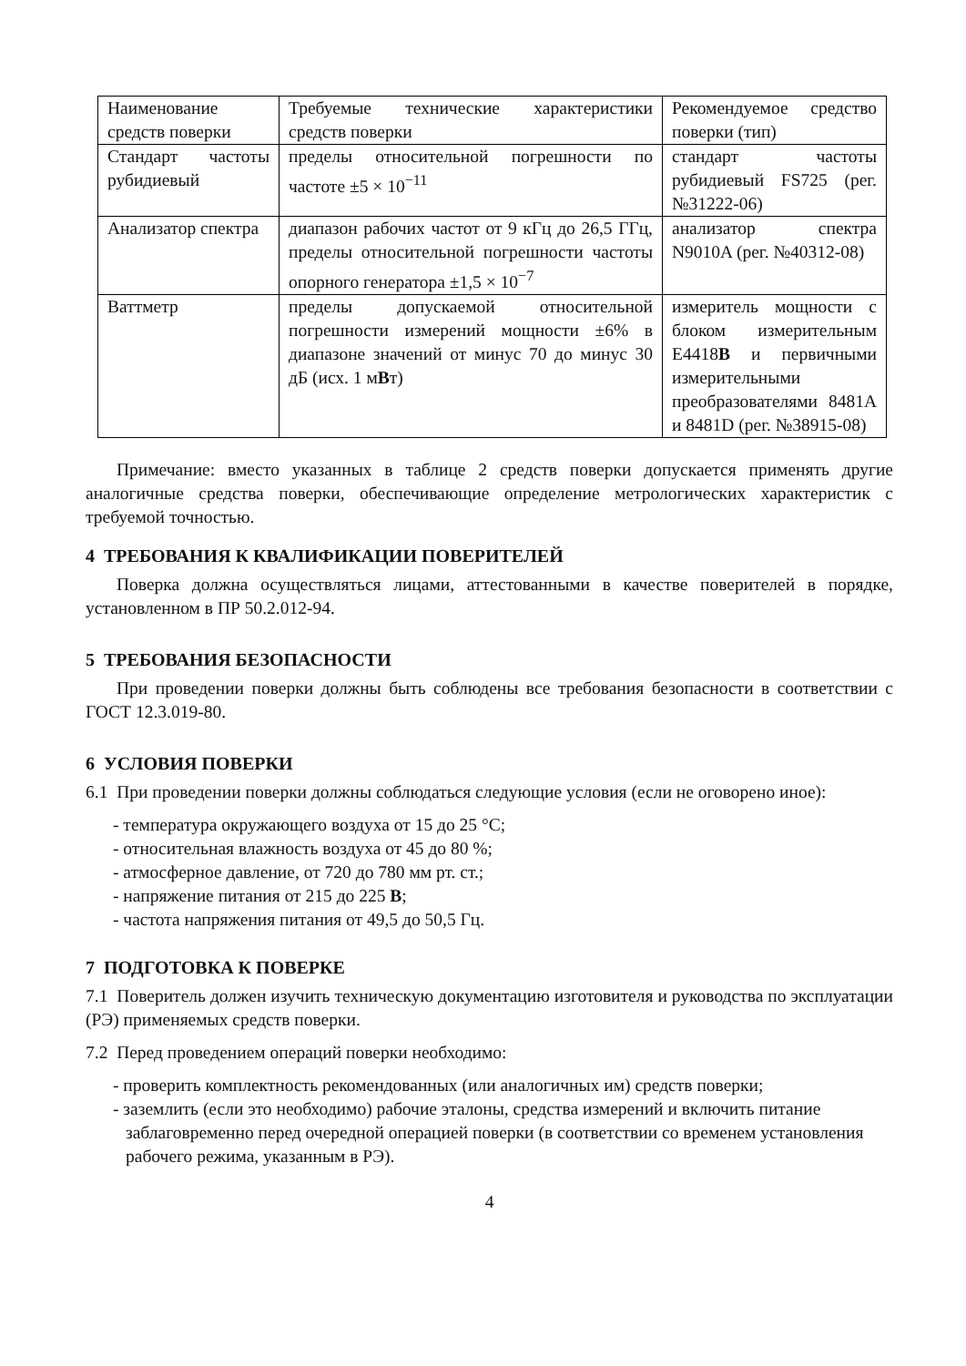| Наименование средств поверки | Требуемые технические характеристики средств поверки | Рекомендуемое средство поверки (тип) |
| Стандарт частоты рубидиевый | пределы относительной погрешности по частоте ±5 × 10<sup>−11</sup> | стандарт частоты рубидиевый FS725 (рег. №31222-06) |
| Анализатор спектра | диапазон рабочих частот от 9 кГц до 26,5 ГГц, пределы относительной погрешности частоты опорного генератора ±1,5 × 10<sup>−7</sup> | анализатор спектра N9010A (рег. №40312-08) |
| Ваттметр | пределы допускаемой относительной погрешности измерений мощности ±6% в диапазоне значений от минус 70 до минус 30 дБ (исх. 1 м В т) | измеритель мощности с блоком измерительным E4418 B и первичными измерительными преобразователями 8481A и 8481D (рег. №38915-08) |
Примечание: вместо указанных в таблице 2 средств поверки допускается применять другие аналогичные средства поверки, обеспечивающие определение метрологических характеристик с требуемой точностью.
4 ТРЕБОВАНИЯ К КВАЛИФИКАЦИИ ПОВЕРИТЕЛЕЙ
Поверка должна осуществляться лицами, аттестованными в качестве поверителей в порядке, установленном в ПР 50.2.012-94.
5 ТРЕБОВАНИЯ БЕЗОПАСНОСТИ
При проведении поверки должны быть соблюдены все требования безопасности в соответствии с ГОСТ 12.3.019-80.
6 УСЛОВИЯ ПОВЕРКИ
6.1 При проведении поверки должны соблюдаться следующие условия (если не оговорено иное):
- температура окружающего воздуха от 15 до 25 °С;
- относительная влажность воздуха от 45 до 80 %;
- атмосферное давление, от 720 до 780 мм рт. ст.;
- напряжение питания от 215 до 225 В;
- частота напряжения питания от 49,5 до 50,5 Гц.
7 ПОДГОТОВКА К ПОВЕРКЕ
7.1 Поверитель должен изучить техническую документацию изготовителя и руководства по эксплуатации (РЭ) применяемых средств поверки.
7.2 Перед проведением операций поверки необходимо:
- проверить комплектность рекомендованных (или аналогичных им) средств поверки;
- заземлить (если это необходимо) рабочие эталоны, средства измерений и включить питание заблаговременно перед очередной операцией поверки (в соответствии со временем установления рабочего режима, указанным в РЭ).
4